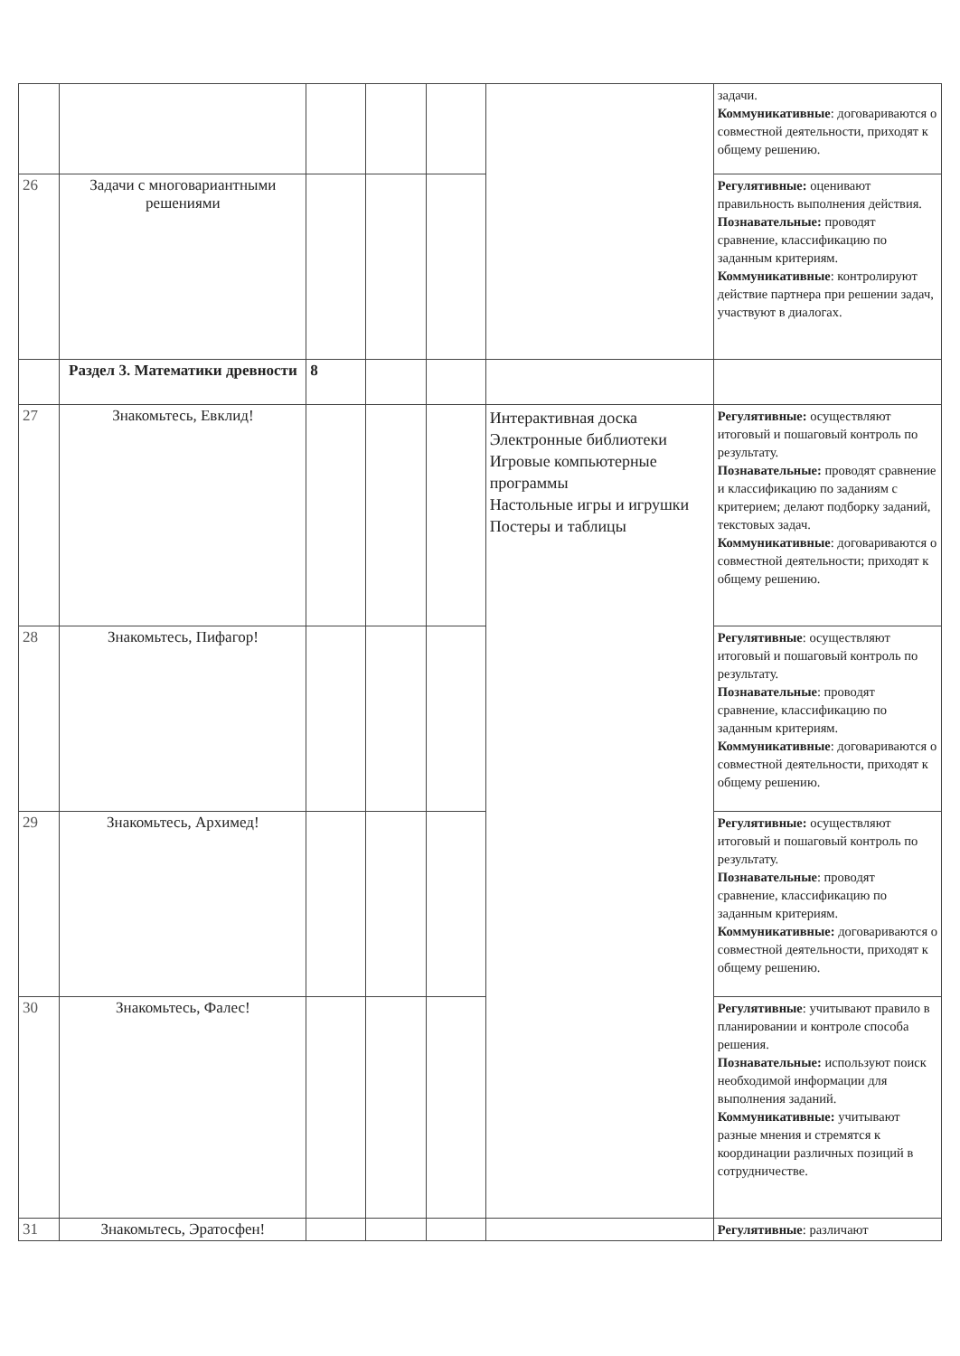| | | | | | | задачи. Коммуникативные : договариваются о совместной деятельности, приходят к общему решению. |
| 26 | Задачи с многовариантными решениями | | | | | Регулятивные: оценивают правильность выполнения действия. Познавательные: проводят сравнение, классификацию по заданным критериям. Коммуникативные : контролируют действие партнера при решении задач, участвуют в диалогах. |
| | Раздел 3. Математики древности | 8 | | | | |
| 27 | Знакомьтесь, Евклид! | | | | Интерактивная доска Электронные библиотеки Игровые компьютерные программы Настольные игры и игрушки Постеры и таблицы | Регулятивные: осуществляют итоговый и пошаговый контроль по результату. Познавательные: проводят сравнение и классификацию по заданиям с критерием; делают подборку заданий, текстовых задач. Коммуникативные : договариваются о совместной деятельности; приходят к общему решению. |
| 28 | Знакомьтесь, Пифагор! | | | | | Регулятивные : осуществляют итоговый и пошаговый контроль по результату. Познавательные : проводят сравнение, классификацию по заданным критериям. Коммуникативные : договариваются о совместной деятельности, приходят к общему решению. |
| 29 | Знакомьтесь, Архимед! | | | | | Регулятивные: осуществляют итоговый и пошаговый контроль по результату. Познавательные : проводят сравнение, классификацию по заданным критериям. Коммуникативные: договариваются о совместной деятельности, приходят к общему решению. |
| 30 | Знакомьтесь, Фалес! | | | | | Регулятивные : учитывают правило в планировании и контроле способа решения. Познавательные: используют поиск необходимой информации для выполнения заданий. Коммуникативные: учитывают разные мнения и стремятся к координации различных позиций в сотрудничестве. |
| 31 | Знакомьтесь, Эратосфен! | | | | | Регулятивные : различают |